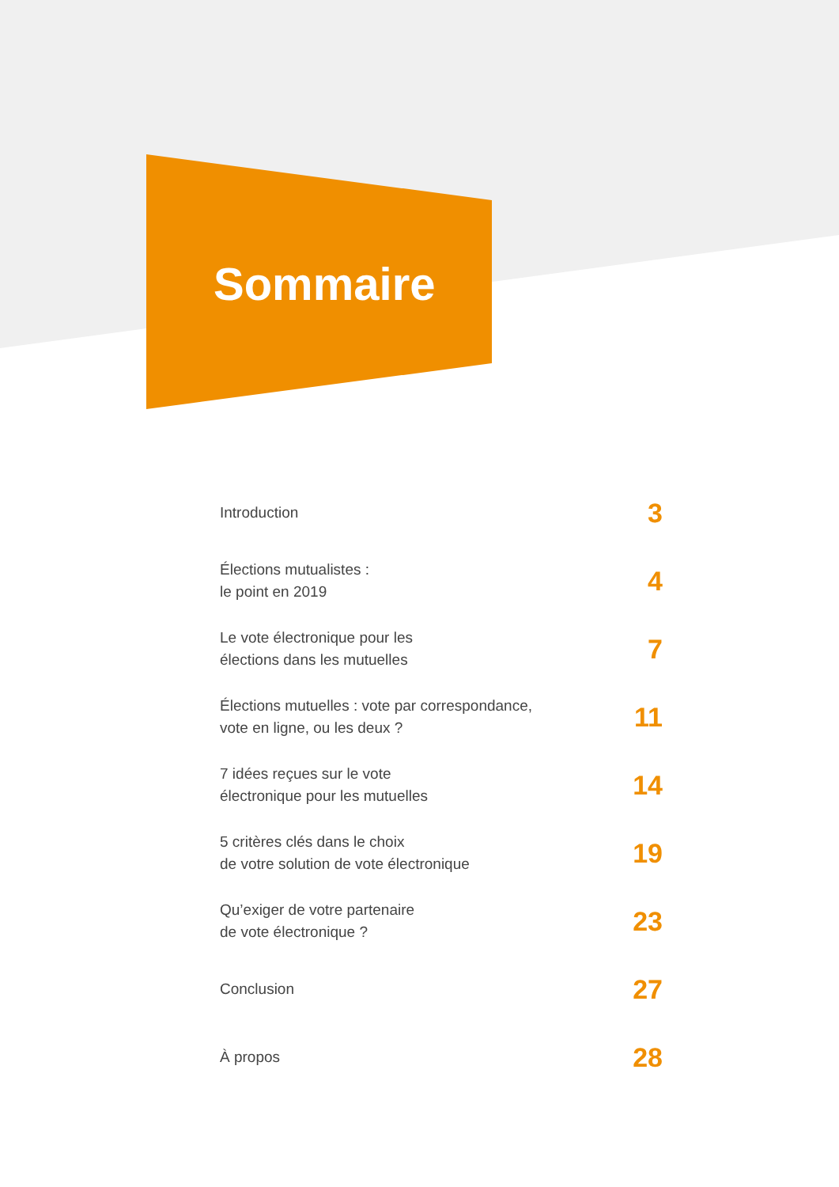Sommaire
Introduction
3
Élections mutualistes :
le point en 2019
4
Le vote électronique pour les
élections dans les mutuelles
7
Élections mutuelles : vote par correspondance,
vote en ligne, ou les deux ?
11
7 idées reçues sur le vote
électronique pour les mutuelles
14
5 critères clés dans le choix
de votre solution de vote électronique
19
Qu’exiger de votre partenaire
de vote électronique ?
23
Conclusion
27
À propos
28